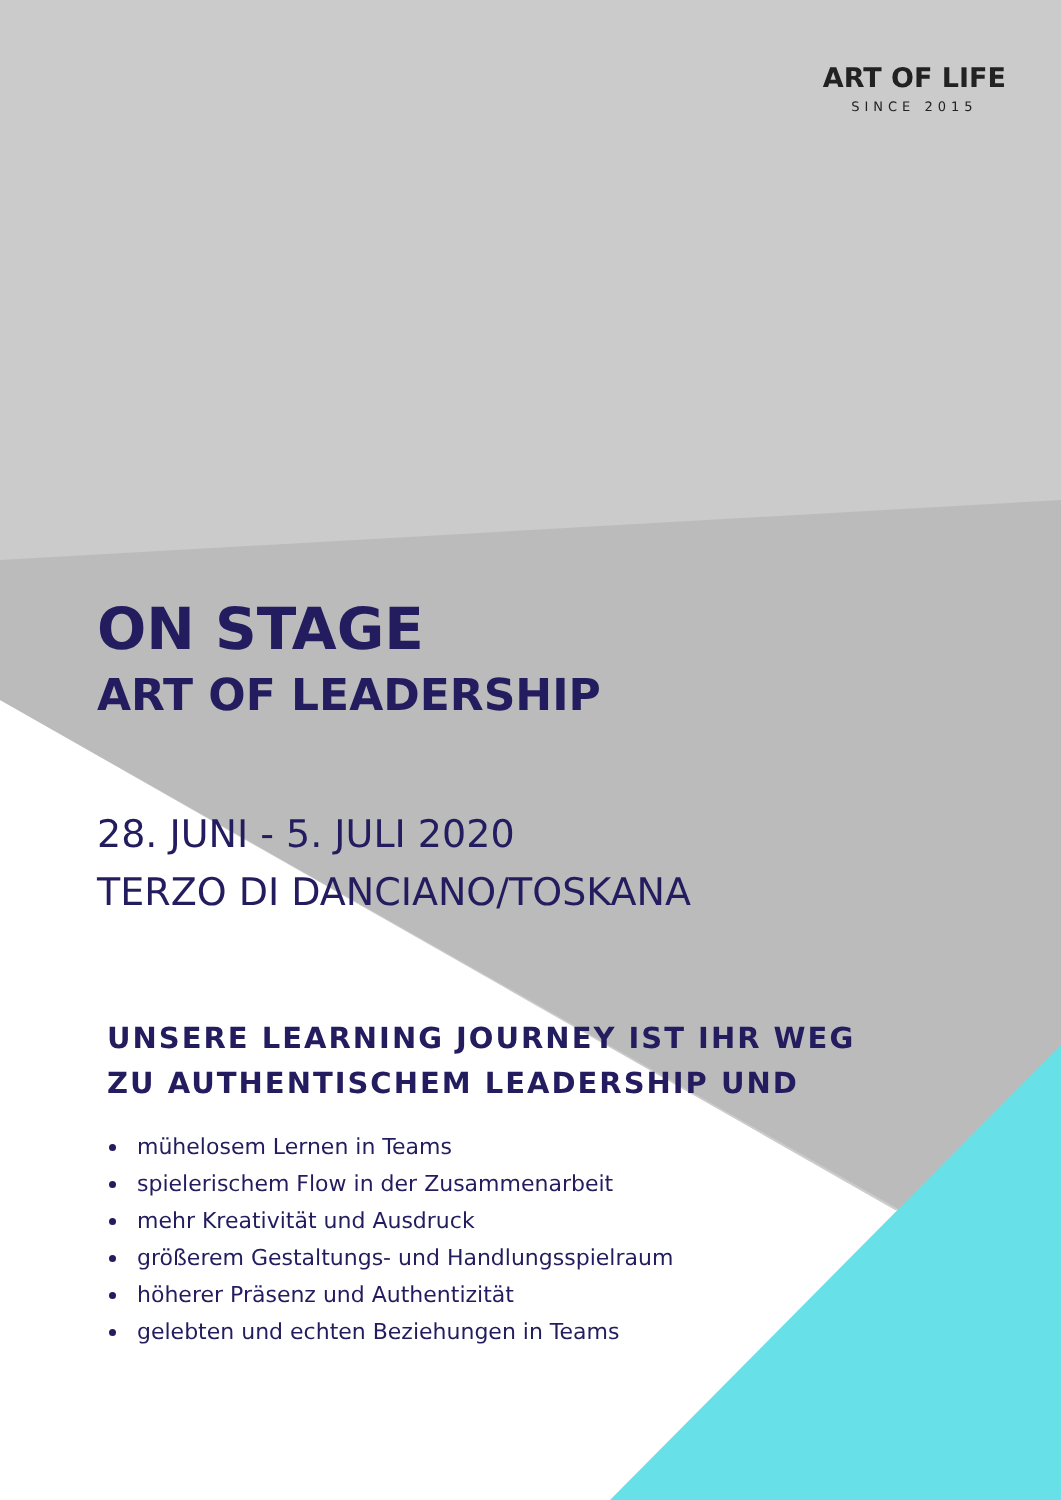ART OF LIFE
SINCE 2015
ON STAGE
ART OF LEADERSHIP
28. JUNI - 5. JULI 2020
TERZO DI DANCIANO/TOSKANA
UNSERE LEARNING JOURNEY IST IHR WEG
ZU AUTHENTISCHEM LEADERSHIP UND
mühelosem Lernen in Teams
spielerischem Flow in der Zusammenarbeit
mehr Kreativität und Ausdruck
größerem Gestaltungs- und Handlungsspielraum
höherer Präsenz und Authentizität
gelebten und echten Beziehungen in Teams